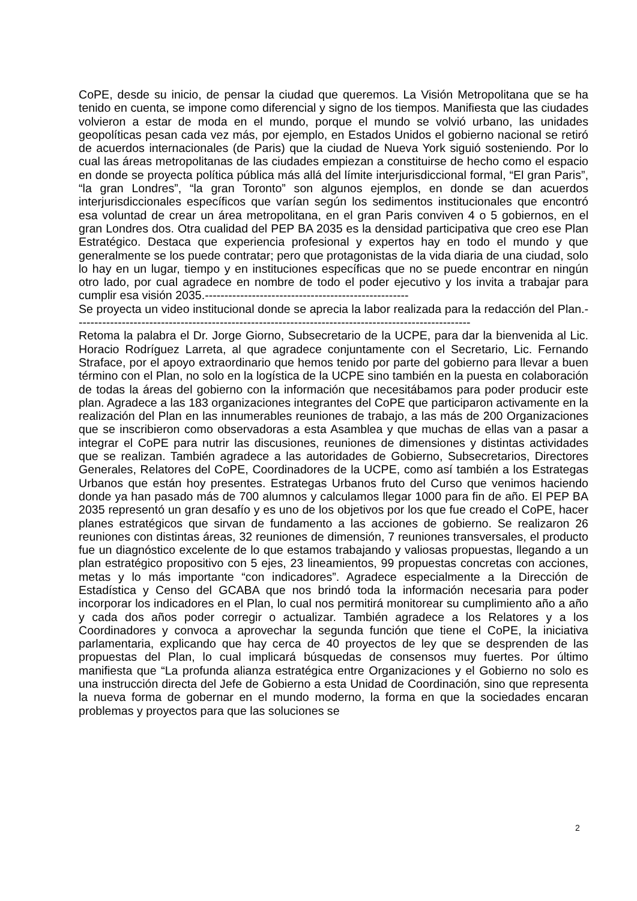CoPE, desde su inicio, de pensar la ciudad que queremos. La Visión Metropolitana que se ha tenido en cuenta, se impone como diferencial y signo de los tiempos. Manifiesta que las ciudades volvieron a estar de moda en el mundo, porque el mundo se volvió urbano, las unidades geopolíticas pesan cada vez más, por ejemplo, en Estados Unidos el gobierno nacional se retiró de acuerdos internacionales (de Paris) que la ciudad de Nueva York siguió sosteniendo. Por lo cual las áreas metropolitanas de las ciudades empiezan a constituirse de hecho como el espacio en donde se proyecta política pública más allá del límite interjurisdiccional formal, “El gran Paris”, “la gran Londres”, “la gran Toronto” son algunos ejemplos, en donde se dan acuerdos interjurisdiccionales específicos que varían según los sedimentos institucionales que encontró esa voluntad de crear un área metropolitana, en el gran Paris conviven 4 o 5 gobiernos, en el gran Londres dos. Otra cualidad del PEP BA 2035 es la densidad participativa que creo ese Plan Estratégico. Destaca que experiencia profesional y expertos hay en todo el mundo y que generalmente se los puede contratar; pero que protagonistas de la vida diaria de una ciudad, solo lo hay en un lugar, tiempo y en instituciones específicas que no se puede encontrar en ningún otro lado, por cual agradece en nombre de todo el poder ejecutivo y los invita a trabajar para cumplir esa visión 2035.----------------------------------------------------
Se proyecta un video institucional donde se aprecia la labor realizada para la redacción del Plan.-----------------------------------------------------------------------------------------------------
Retoma la palabra el Dr. Jorge Giorno, Subsecretario de la UCPE, para dar la bienvenida al Lic. Horacio Rodríguez Larreta, al que agradece conjuntamente con el Secretario, Lic. Fernando Straface, por el apoyo extraordinario que hemos tenido por parte del gobierno para llevar a buen término con el Plan, no solo en la logística de la UCPE sino también en la puesta en colaboración de todas la áreas del gobierno con la información que necesitábamos para poder producir este plan. Agradece a las 183 organizaciones integrantes del CoPE que participaron activamente en la realización del Plan en las innumerables reuniones de trabajo, a las más de 200 Organizaciones que se inscribieron como observadoras a esta Asamblea y que muchas de ellas van a pasar a integrar el CoPE para nutrir las discusiones, reuniones de dimensiones y distintas actividades que se realizan. También agradece a las autoridades de Gobierno, Subsecretarios, Directores Generales, Relatores del CoPE, Coordinadores de la UCPE, como así también a los Estrategas Urbanos que están hoy presentes. Estrategas Urbanos fruto del Curso que venimos haciendo donde ya han pasado más de 700 alumnos y calculamos llegar 1000 para fin de año. El PEP BA 2035 representó un gran desafío y es uno de los objetivos por los que fue creado el CoPE, hacer planes estratégicos que sirvan de fundamento a las acciones de gobierno. Se realizaron 26 reuniones con distintas áreas, 32 reuniones de dimensión, 7 reuniones transversales, el producto fue un diagnóstico excelente de lo que estamos trabajando y valiosas propuestas, llegando a un plan estratégico propositivo con 5 ejes, 23 lineamientos, 99 propuestas concretas con acciones, metas y lo más importante “con indicadores”. Agradece especialmente a la Dirección de Estadística y Censo del GCABA que nos brindó toda la información necesaria para poder incorporar los indicadores en el Plan, lo cual nos permitirá monitorear su cumplimiento año a año y cada dos años poder corregir o actualizar. También agradece a los Relatores y a los Coordinadores y convoca a aprovechar la segunda función que tiene el CoPE, la iniciativa parlamentaria, explicando que hay cerca de 40 proyectos de ley que se desprenden de las propuestas del Plan, lo cual implicará búsquedas de consensos muy fuertes. Por último manifiesta que “La profunda alianza estratégica entre Organizaciones y el Gobierno no solo es una instrucción directa del Jefe de Gobierno a esta Unidad de Coordinación, sino que representa la nueva forma de gobernar en el mundo moderno, la forma en que la sociedades encaran problemas y proyectos para que las soluciones se
2